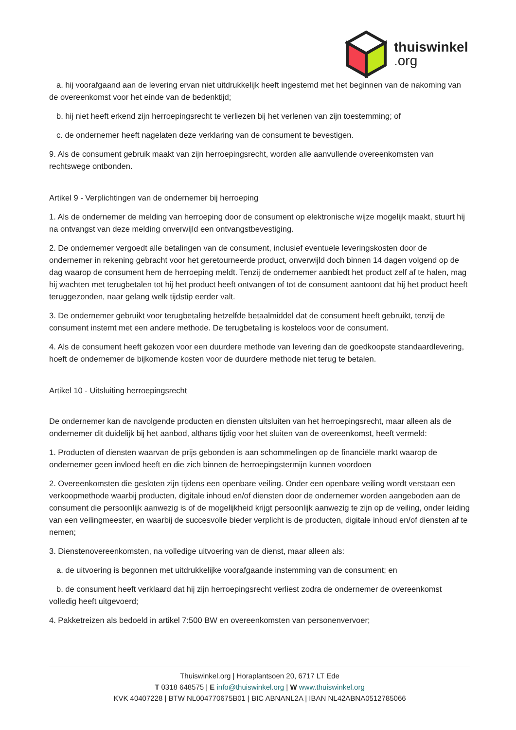thuiswinkel
.org
a. hij voorafgaand aan de levering ervan niet uitdrukkelijk heeft ingestemd met het beginnen van de nakoming van de overeenkomst voor het einde van de bedenktijd;
b. hij niet heeft erkend zijn herroepingsrecht te verliezen bij het verlenen van zijn toestemming; of
c. de ondernemer heeft nagelaten deze verklaring van de consument te bevestigen.
9. Als de consument gebruik maakt van zijn herroepingsrecht, worden alle aanvullende overeenkomsten van rechtswege ontbonden.
Artikel 9 - Verplichtingen van de ondernemer bij herroeping
1. Als de ondernemer de melding van herroeping door de consument op elektronische wijze mogelijk maakt, stuurt hij na ontvangst van deze melding onverwijld een ontvangstbevestiging.
2. De ondernemer vergoedt alle betalingen van de consument, inclusief eventuele leveringskosten door de ondernemer in rekening gebracht voor het geretourneerde product, onverwijld doch binnen 14 dagen volgend op de dag waarop de consument hem de herroeping meldt. Tenzij de ondernemer aanbiedt het product zelf af te halen, mag hij wachten met terugbetalen tot hij het product heeft ontvangen of tot de consument aantoont dat hij het product heeft teruggezonden, naar gelang welk tijdstip eerder valt.
3. De ondernemer gebruikt voor terugbetaling hetzelfde betaalmiddel dat de consument heeft gebruikt, tenzij de consument instemt met een andere methode. De terugbetaling is kosteloos voor de consument.
4. Als de consument heeft gekozen voor een duurdere methode van levering dan de goedkoopste standaardlevering, hoeft de ondernemer de bijkomende kosten voor de duurdere methode niet terug te betalen.
Artikel 10 - Uitsluiting herroepingsrecht
De ondernemer kan de navolgende producten en diensten uitsluiten van het herroepingsrecht, maar alleen als de ondernemer dit duidelijk bij het aanbod, althans tijdig voor het sluiten van de overeenkomst, heeft vermeld:
1. Producten of diensten waarvan de prijs gebonden is aan schommelingen op de financiële markt waarop de ondernemer geen invloed heeft en die zich binnen de herroepingstermijn kunnen voordoen
2. Overeenkomsten die gesloten zijn tijdens een openbare veiling. Onder een openbare veiling wordt verstaan een verkoopmethode waarbij producten, digitale inhoud en/of diensten door de ondernemer worden aangeboden aan de consument die persoonlijk aanwezig is of de mogelijkheid krijgt persoonlijk aanwezig te zijn op de veiling, onder leiding van een veilingmeester, en waarbij de succesvolle bieder verplicht is de producten, digitale inhoud en/of diensten af te nemen;
3. Dienstenovereenkomsten, na volledige uitvoering van de dienst, maar alleen als:
a. de uitvoering is begonnen met uitdrukkelijke voorafgaande instemming van de consument; en
b. de consument heeft verklaard dat hij zijn herroepingsrecht verliest zodra de ondernemer de overeenkomst volledig heeft uitgevoerd;
4. Pakketreizen als bedoeld in artikel 7:500 BW en overeenkomsten van personenvervoer;
Thuiswinkel.org | Horaplantsoen 20, 6717 LT Ede
T 0318 648575 | E info@thuiswinkel.org | W www.thuiswinkel.org
KVK 40407228 | BTW NL004770675B01 | BIC ABNANL2A | IBAN NL42ABNA0512785066